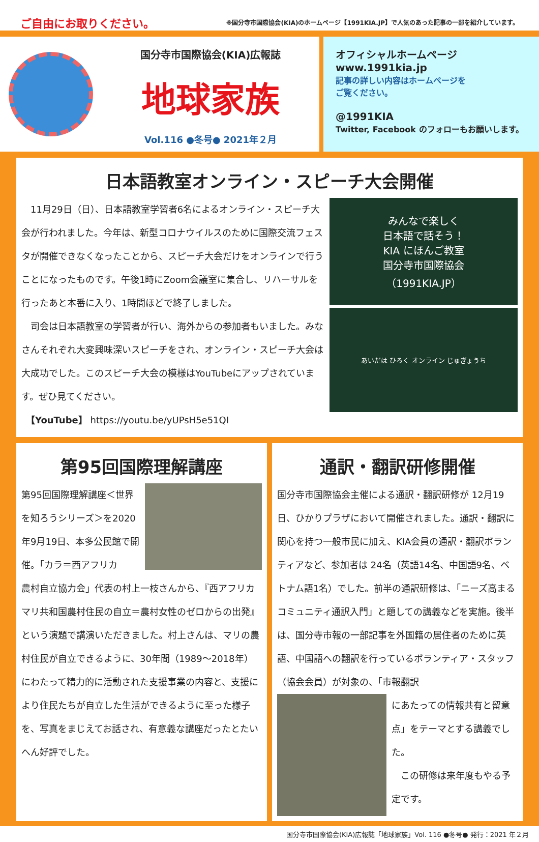ご自由にお取りください。
※国分寺市国際協会(KIA)のホームページ【1991KIA.JP】で人気のあった記事の一部を紹介しています。
国分寺市国際協会(KIA)広報誌
地球家族
Vol.116 ●冬号● 2021年２月
オフィシャルホームページ
www.1991kia.jp
記事の詳しい内容はホームページを
ご覧ください。
@1991KIA
Twitter, Facebook のフォローもお願いします。
日本語教室オンライン・スピーチ大会開催
　11月29日（日）、日本語教室学習者6名によるオンライン・スピーチ大会が行われました。今年は、新型コロナウイルスのために国際交流フェスタが開催できなくなったことから、スピーチ大会だけをオンラインで行うことになったものです。午後1時にZoom会議室に集合し、リハーサルを行ったあと本番に入り、1時間ほどで終了しました。
　司会は日本語教室の学習者が行い、海外からの参加者もいました。みなさんそれぞれ大変興味深いスピーチをされ、オンライン・スピーチ大会は大成功でした。このスピーチ大会の模様はYouTubeにアップされています。ぜひ見てください。
　【YouTube】 https://youtu.be/yUPsH5e51QI
みんなで楽しく
日本語で話そう！
KIA にほんご教室
国分寺市国際協会
（1991KIA.JP）
あいだは ひろく オンライン じゅぎょうち
第95回国際理解講座
第95回国際理解講座＜世界を知ろうシリーズ＞を2020年9月19日、本多公民館で開催。「カラ＝西アフリカ
農村自立協力会」代表の村上一枝さんから、『西アフリカマリ共和国農村住民の自立＝農村女性のゼロからの出発』という演題で講演いただきました。村上さんは、マリの農村住民が自立できるように、30年間（1989～2018年）にわたって精力的に活動された支援事業の内容と、支援により住民たちが自立した生活ができるように至った様子を、写真をまじえてお話され、有意義な講座だったとたいへん好評でした。
通訳・翻訳研修開催
国分寺市国際協会主催による通訳・翻訳研修が 12月19日、ひかりプラザにおいて開催されました。通訳・翻訳に関心を持つ一般市民に加え、KIA会員の通訳・翻訳ボランティアなど、参加者は 24名（英語14名、中国語9名、ベトナム語1名）でした。前半の通訳研修は、「ニーズ高まるコミュニティ通訳入門」と題しての講義などを実施。後半は、国分寺市報の一部記事を外国籍の居住者のために英語、中国語への翻訳を行っているボランティア・スタッフ（協会会員）が対象の、「市報翻訳
にあたっての情報共有と留意点」をテーマとする講義でした。
　この研修は来年度もやる予定です。
国分寺市国際協会(KIA)広報誌「地球家族」Vol. 116 ●冬号● 発行：2021 年２月